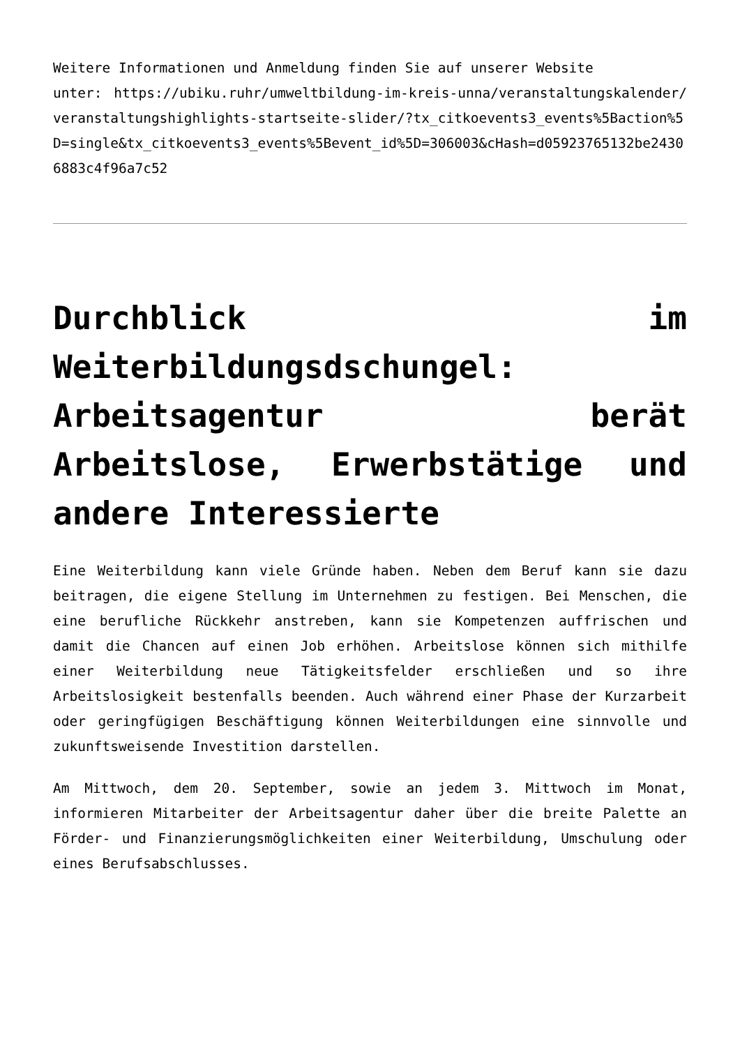Weitere Informationen und Anmeldung finden Sie auf unserer Website
unter: https://ubiku.ruhr/umweltbildung-im-kreis-unna/veranstaltungskalender/veranstaltungshighlights-startseite-slider/?tx_citkoevents3_events%5Baction%5D=single&tx_citkoevents3_events%5Bevent_id%5D=306003&cHash=d05923765132be24306883c4f96a7c52
Durchblick im Weiterbildungsdschungel: Arbeitsagentur berät Arbeitslose, Erwerbstätige und andere Interessierte
Eine Weiterbildung kann viele Gründe haben. Neben dem Beruf kann sie dazu beitragen, die eigene Stellung im Unternehmen zu festigen. Bei Menschen, die eine berufliche Rückkehr anstreben, kann sie Kompetenzen auffrischen und damit die Chancen auf einen Job erhöhen. Arbeitslose können sich mithilfe einer Weiterbildung neue Tätigkeitsfelder erschließen und so ihre Arbeitslosigkeit bestenfalls beenden. Auch während einer Phase der Kurzarbeit oder geringfügigen Beschäftigung können Weiterbildungen eine sinnvolle und zukunftsweisende Investition darstellen.
Am Mittwoch, dem 20. September, sowie an jedem 3. Mittwoch im Monat, informieren Mitarbeiter der Arbeitsagentur daher über die breite Palette an Förder- und Finanzierungsmöglichkeiten einer Weiterbildung, Umschulung oder eines Berufsabschlusses.